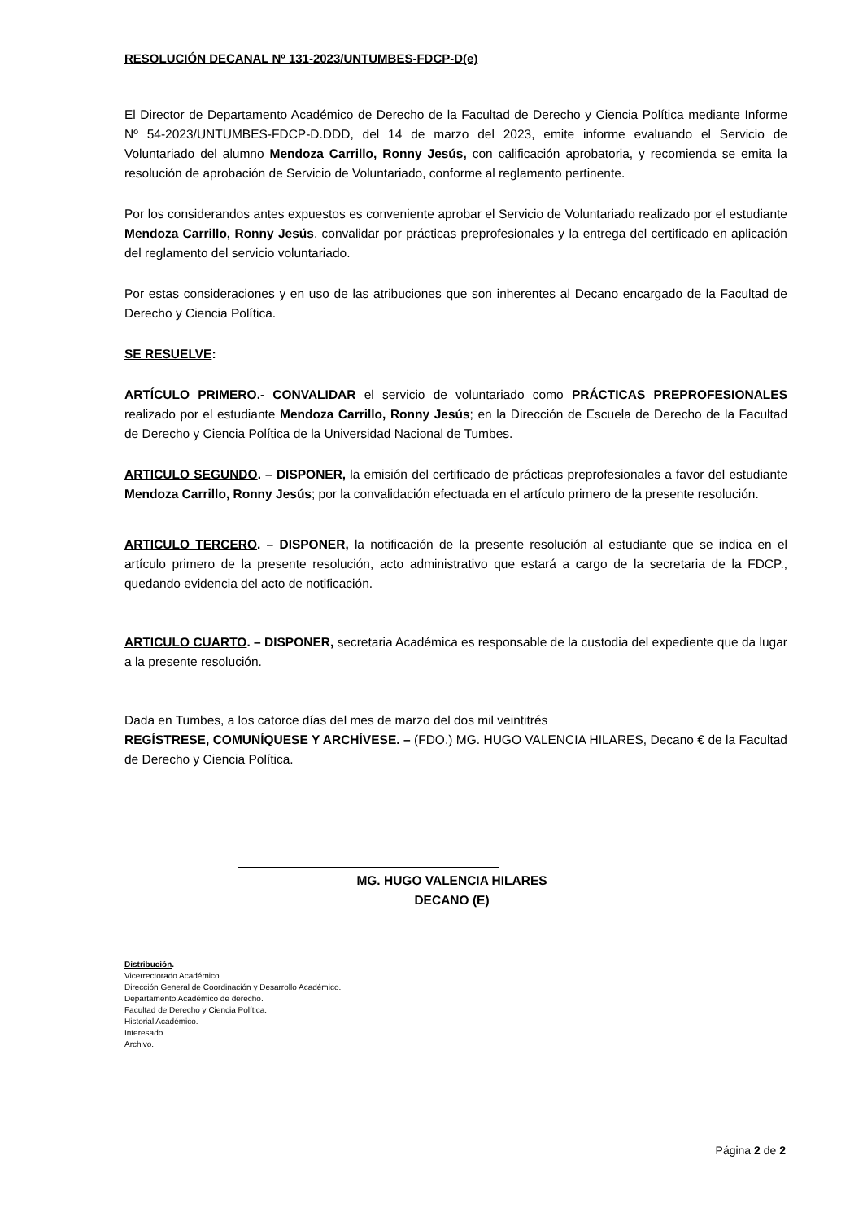RESOLUCIÓN DECANAL Nº 131-2023/UNTUMBES-FDCP-D(e)
El Director de Departamento Académico de Derecho de la Facultad de Derecho y Ciencia Política mediante Informe Nº 54-2023/UNTUMBES-FDCP-D.DDD, del 14 de marzo del 2023, emite informe evaluando el Servicio de Voluntariado del alumno Mendoza Carrillo, Ronny Jesús, con calificación aprobatoria, y recomienda se emita la resolución de aprobación de Servicio de Voluntariado, conforme al reglamento pertinente.
Por los considerandos antes expuestos es conveniente aprobar el Servicio de Voluntariado realizado por el estudiante Mendoza Carrillo, Ronny Jesús, convalidar por prácticas preprofesionales y la entrega del certificado en aplicación del reglamento del servicio voluntariado.
Por estas consideraciones y en uso de las atribuciones que son inherentes al Decano encargado de la Facultad de Derecho y Ciencia Política.
SE RESUELVE:
ARTÍCULO PRIMERO.- CONVALIDAR el servicio de voluntariado como PRÁCTICAS PREPROFESIONALES realizado por el estudiante Mendoza Carrillo, Ronny Jesús; en la Dirección de Escuela de Derecho de la Facultad de Derecho y Ciencia Política de la Universidad Nacional de Tumbes.
ARTICULO SEGUNDO. – DISPONER, la emisión del certificado de prácticas preprofesionales a favor del estudiante Mendoza Carrillo, Ronny Jesús; por la convalidación efectuada en el artículo primero de la presente resolución.
ARTICULO TERCERO. – DISPONER, la notificación de la presente resolución al estudiante que se indica en el artículo primero de la presente resolución, acto administrativo que estará a cargo de la secretaria de la FDCP., quedando evidencia del acto de notificación.
ARTICULO CUARTO. – DISPONER, secretaria Académica es responsable de la custodia del expediente que da lugar a la presente resolución.
Dada en Tumbes, a los catorce días del mes de marzo del dos mil veintitrés
REGÍSTRESE, COMUNÍQUESE Y ARCHÍVESE. – (FDO.) MG. HUGO VALENCIA HILARES, Decano € de la Facultad de Derecho y Ciencia Política.
MG. HUGO VALENCIA HILARES
DECANO (E)
Distribución.
Vicerrectorado Académico.
Dirección General de Coordinación y Desarrollo Académico.
Departamento Académico de derecho.
Facultad de Derecho y Ciencia Política.
Historial Académico.
Interesado.
Archivo.
Página 2 de 2